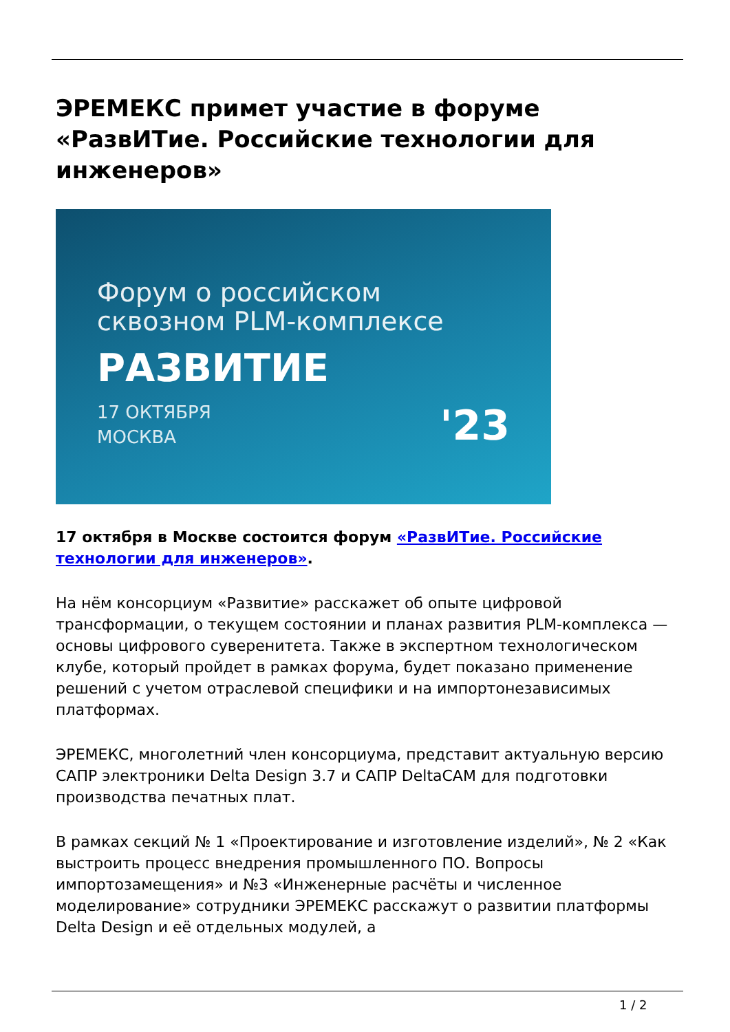ЭРЕМЕКС примет участие в форуме «РазвИТие. Российские технологии для инженеров»
Форум о российском
сквозном PLM-комплексе
РАЗВИТИЕ
17 ОКТЯБРЯ
МОСКВА
'23
17 октября в Москве состоится форум «РазвИТие. Российские технологии для инженеров».
На нём консорциум «Развитие» расскажет об опыте цифровой трансформации, о текущем состоянии и планах развития PLM-комплекса — основы цифрового суверенитета. Также в экспертном технологическом клубе, который пройдет в рамках форума, будет показано применение решений с учетом отраслевой специфики и на импортонезависимых платформах.
ЭРЕМЕКС, многолетний член консорциума, представит актуальную версию САПР электроники Delta Design 3.7 и САПР DeltaCAM для подготовки производства печатных плат.
В рамках секций № 1 «Проектирование и изготовление изделий», № 2 «Как выстроить процесс внедрения промышленного ПО. Вопросы импортозамещения» и №3 «Инженерные расчёты и численное моделирование» сотрудники ЭРЕМЕКС расскажут о развитии платформы Delta Design и её отдельных модулей, а
1 / 2